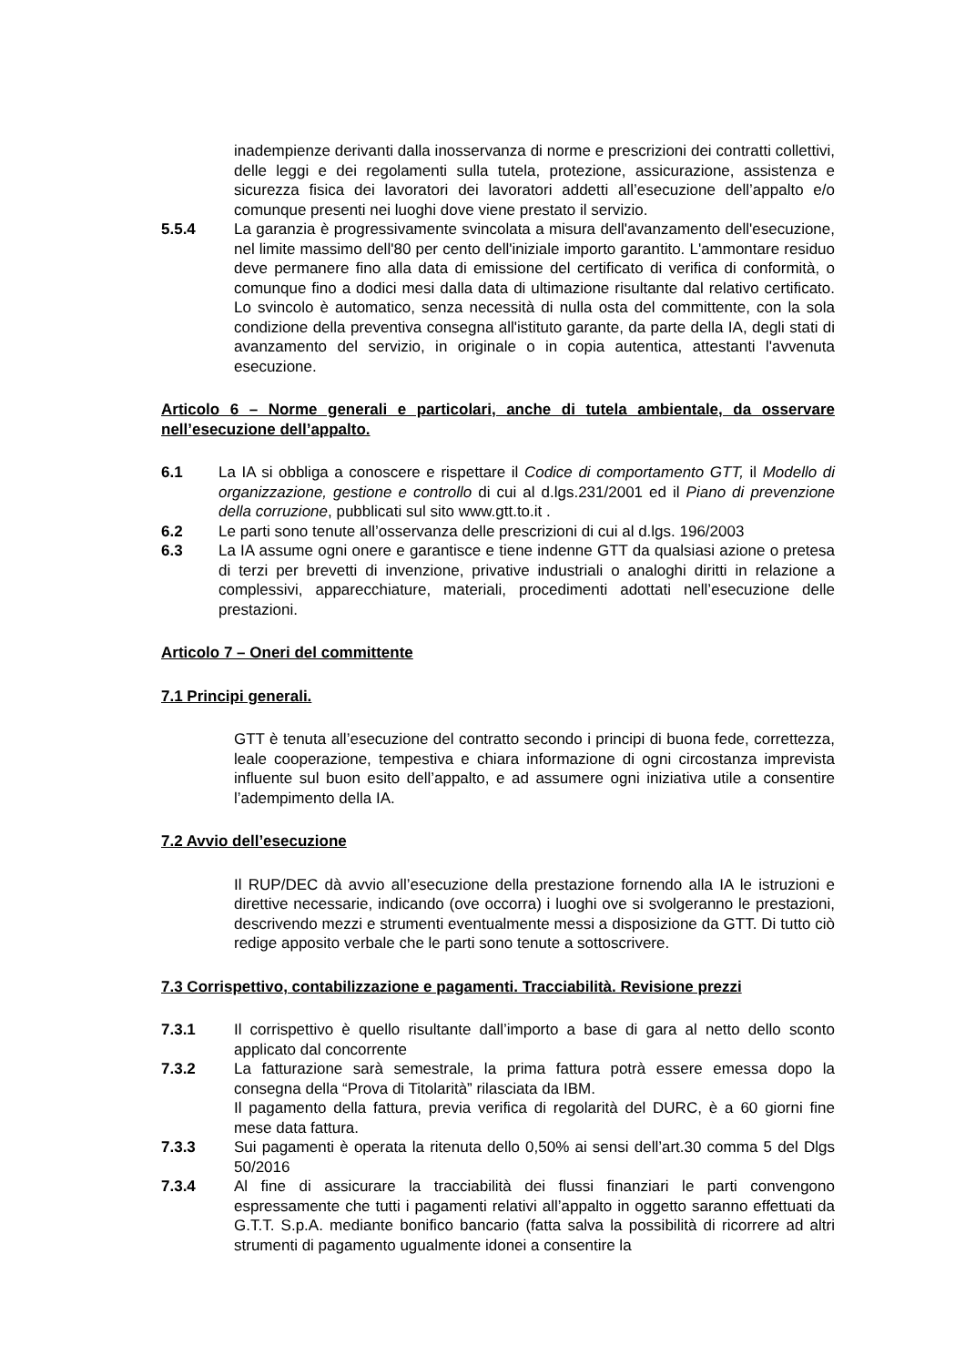inadempienze derivanti dalla inosservanza di norme e prescrizioni dei contratti collettivi, delle leggi e dei regolamenti sulla tutela, protezione, assicurazione, assistenza e sicurezza fisica dei lavoratori dei lavoratori addetti all’esecuzione dell’appalto e/o comunque presenti nei luoghi dove viene prestato il servizio.
5.5.4 La garanzia è progressivamente svincolata a misura dell'avanzamento dell'esecuzione, nel limite massimo dell'80 per cento dell'iniziale importo garantito. L'ammontare residuo deve permanere fino alla data di emissione del certificato di verifica di conformità, o comunque fino a dodici mesi dalla data di ultimazione risultante dal relativo certificato. Lo svincolo è automatico, senza necessità di nulla osta del committente, con la sola condizione della preventiva consegna all'istituto garante, da parte della IA, degli stati di avanzamento del servizio, in originale o in copia autentica, attestanti l'avvenuta esecuzione.
Articolo 6 – Norme generali e particolari, anche di tutela ambientale, da osservare nell’esecuzione dell’appalto.
6.1 La IA si obbliga a conoscere e rispettare il Codice di comportamento GTT, il Modello di organizzazione, gestione e controllo di cui al d.lgs.231/2001 ed il Piano di prevenzione della corruzione, pubblicati sul sito www.gtt.to.it .
6.2 Le parti sono tenute all’osservanza delle prescrizioni di cui al d.lgs. 196/2003
6.3 La IA assume ogni onere e garantisce e tiene indenne GTT da qualsiasi azione o pretesa di terzi per brevetti di invenzione, privative industriali o analoghi diritti in relazione a complessivi, apparecchiature, materiali, procedimenti adottati nell’esecuzione delle prestazioni.
Articolo 7 – Oneri del committente
7.1 Principi generali.
GTT è tenuta all’esecuzione del contratto secondo i principi di buona fede, correttezza, leale cooperazione, tempestiva e chiara informazione di ogni circostanza imprevista influente sul buon esito dell’appalto, e ad assumere ogni iniziativa utile a consentire l’adempimento della IA.
7.2 Avvio dell’esecuzione
Il RUP/DEC dà avvio all’esecuzione della prestazione fornendo alla IA le istruzioni e direttive necessarie, indicando (ove occorra) i luoghi ove si svolgeranno le prestazioni, descrivendo mezzi e strumenti eventualmente messi a disposizione da GTT. Di tutto ciò redige apposito verbale che le parti sono tenute a sottoscrivere.
7.3 Corrispettivo, contabilizzazione e pagamenti. Tracciabilità. Revisione prezzi
7.3.1 Il corrispettivo è quello risultante dall’importo a base di gara al netto dello sconto applicato dal concorrente
7.3.2 La fatturazione sarà semestrale, la prima fattura potrà essere emessa dopo la consegna della “Prova di Titolarità” rilasciata da IBM.
Il pagamento della fattura, previa verifica di regolarità del DURC, è a 60 giorni fine mese data fattura.
7.3.3 Sui pagamenti è operata la ritenuta dello 0,50% ai sensi dell’art.30 comma 5 del Dlgs 50/2016
7.3.4 Al fine di assicurare la tracciabilità dei flussi finanziari le parti convengono espressamente che tutti i pagamenti relativi all’appalto in oggetto saranno effettuati da G.T.T. S.p.A. mediante bonifico bancario (fatta salva la possibilità di ricorrere ad altri strumenti di pagamento ugualmente idonei a consentire la